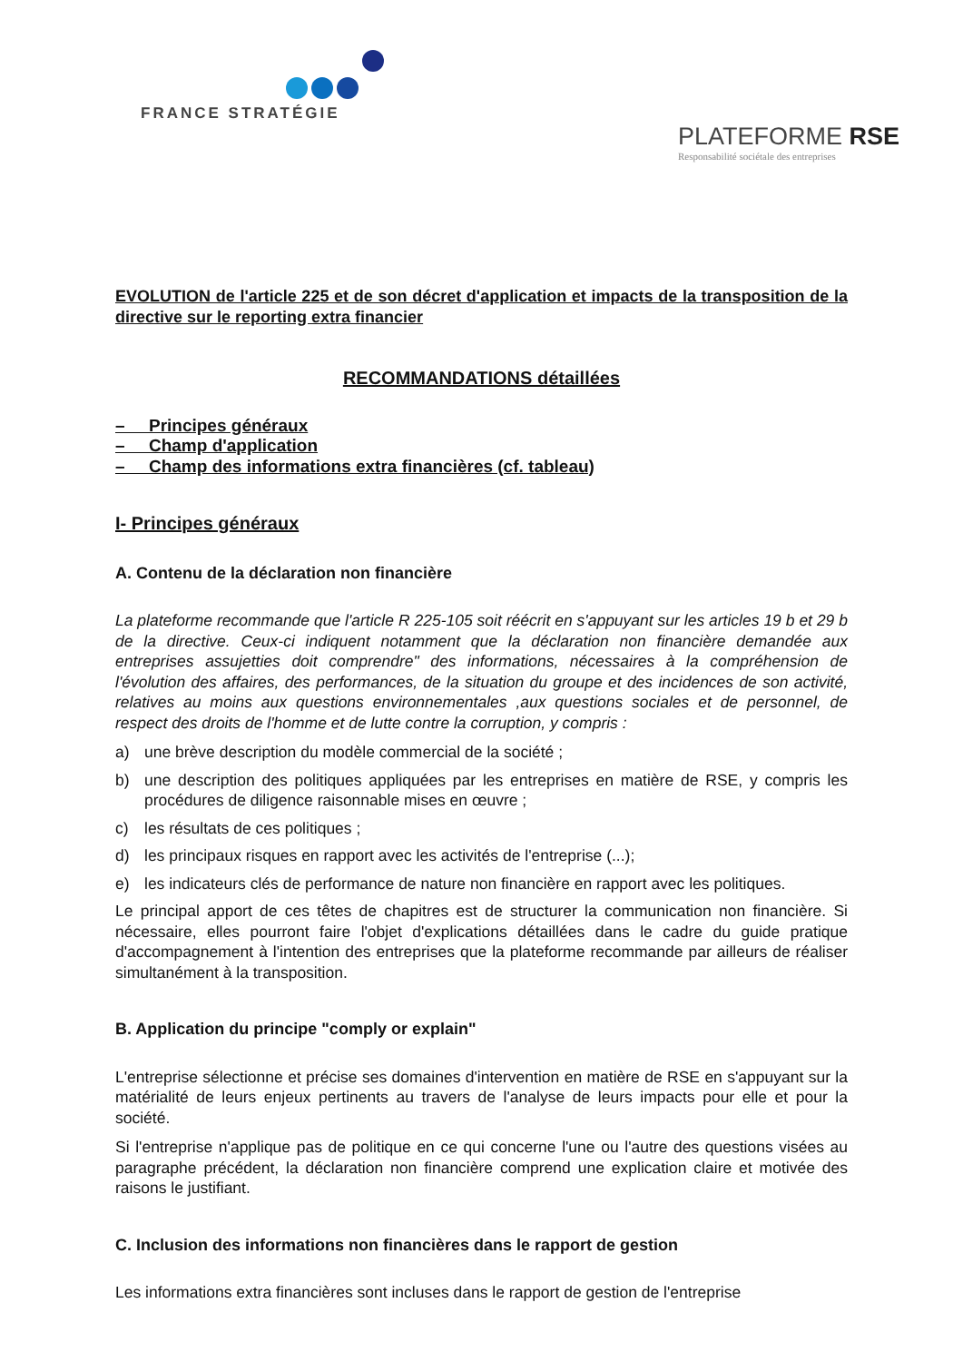FRANCE STRATÉGIE
PLATEFORME RSE
Responsabilité sociétale des entreprises
EVOLUTION de l'article 225 et de son décret d'application et impacts de la transposition de la directive sur le reporting extra financier
RECOMMANDATIONS détaillées
– Principes généraux
– Champ d'application
– Champ des informations extra financières (cf. tableau)
I- Principes généraux
A. Contenu de la déclaration non financière
La plateforme recommande que l'article R 225-105 soit réécrit en s'appuyant sur les articles 19 b et 29 b de la directive. Ceux-ci indiquent notamment que la déclaration non financière demandée aux entreprises assujetties doit comprendre" des informations, nécessaires à la compréhension de l'évolution des affaires, des performances, de la situation du groupe et des incidences de son activité, relatives au moins aux questions environnementales ,aux questions sociales et de personnel, de respect des droits de l'homme et de lutte contre la corruption, y compris :
a) une brève description du modèle commercial de la société ;
b) une description des politiques appliquées par les entreprises en matière de RSE, y compris les procédures de diligence raisonnable mises en œuvre ;
c) les résultats de ces politiques ;
d) les principaux risques en rapport avec les activités de l'entreprise (...);
e) les indicateurs clés de performance de nature non financière en rapport avec les politiques.
Le principal apport de ces têtes de chapitres est de structurer la communication non financière. Si nécessaire, elles pourront faire l'objet d'explications détaillées dans le cadre du guide pratique d'accompagnement à l'intention des entreprises que la plateforme recommande par ailleurs de réaliser simultanément à la transposition.
B. Application du principe "comply or explain"
L'entreprise sélectionne et précise ses domaines d'intervention en matière de RSE en s'appuyant sur la matérialité de leurs enjeux pertinents au travers de l'analyse de leurs impacts pour elle et pour la société.
Si l'entreprise n'applique pas de politique en ce qui concerne l'une ou l'autre des questions visées au paragraphe précédent, la déclaration non financière comprend une explication claire et motivée des raisons le justifiant.
C. Inclusion des informations non financières dans le rapport de gestion
Les informations extra financières sont incluses dans le rapport de gestion de l'entreprise